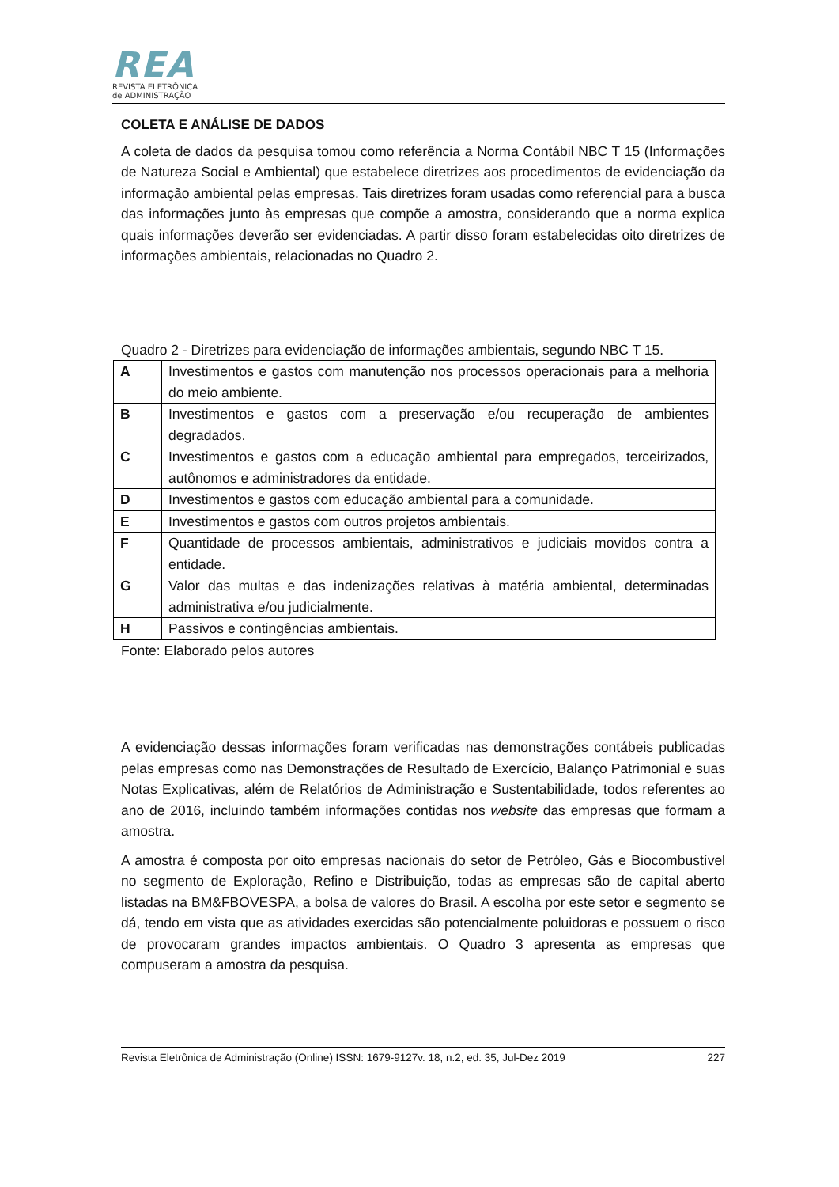REA
REVISTA ELETRÔNICA
de ADMINISTRAÇÃO
COLETA E ANÁLISE DE DADOS
A coleta de dados da pesquisa tomou como referência a Norma Contábil NBC T 15 (Informações de Natureza Social e Ambiental) que estabelece diretrizes aos procedimentos de evidenciação da informação ambiental pelas empresas. Tais diretrizes foram usadas como referencial para a busca das informações junto às empresas que compõe a amostra, considerando que a norma explica quais informações deverão ser evidenciadas. A partir disso foram estabelecidas oito diretrizes de informações ambientais, relacionadas no Quadro 2.
Quadro 2 - Diretrizes para evidenciação de informações ambientais, segundo NBC T 15.
| A | Investimentos e gastos com manutenção nos processos operacionais para a melhoria do meio ambiente. |
| B | Investimentos e gastos com a preservação e/ou recuperação de ambientes degradados. |
| C | Investimentos e gastos com a educação ambiental para empregados, terceirizados, autônomos e administradores da entidade. |
| D | Investimentos e gastos com educação ambiental para a comunidade. |
| E | Investimentos e gastos com outros projetos ambientais. |
| F | Quantidade de processos ambientais, administrativos e judiciais movidos contra a entidade. |
| G | Valor das multas e das indenizações relativas à matéria ambiental, determinadas administrativa e/ou judicialmente. |
| H | Passivos e contingências ambientais. |
Fonte: Elaborado pelos autores
A evidenciação dessas informações foram verificadas nas demonstrações contábeis publicadas pelas empresas como nas Demonstrações de Resultado de Exercício, Balanço Patrimonial e suas Notas Explicativas, além de Relatórios de Administração e Sustentabilidade, todos referentes ao ano de 2016, incluindo também informações contidas nos website das empresas que formam a amostra.
A amostra é composta por oito empresas nacionais do setor de Petróleo, Gás e Biocombustível no segmento de Exploração, Refino e Distribuição, todas as empresas são de capital aberto listadas na BM&FBOVESPA, a bolsa de valores do Brasil. A escolha por este setor e segmento se dá, tendo em vista que as atividades exercidas são potencialmente poluidoras e possuem o risco de provocaram grandes impactos ambientais. O Quadro 3 apresenta as empresas que compuseram a amostra da pesquisa.
Revista Eletrônica de Administração (Online) ISSN: 1679-9127v. 18, n.2, ed. 35, Jul-Dez 2019 227